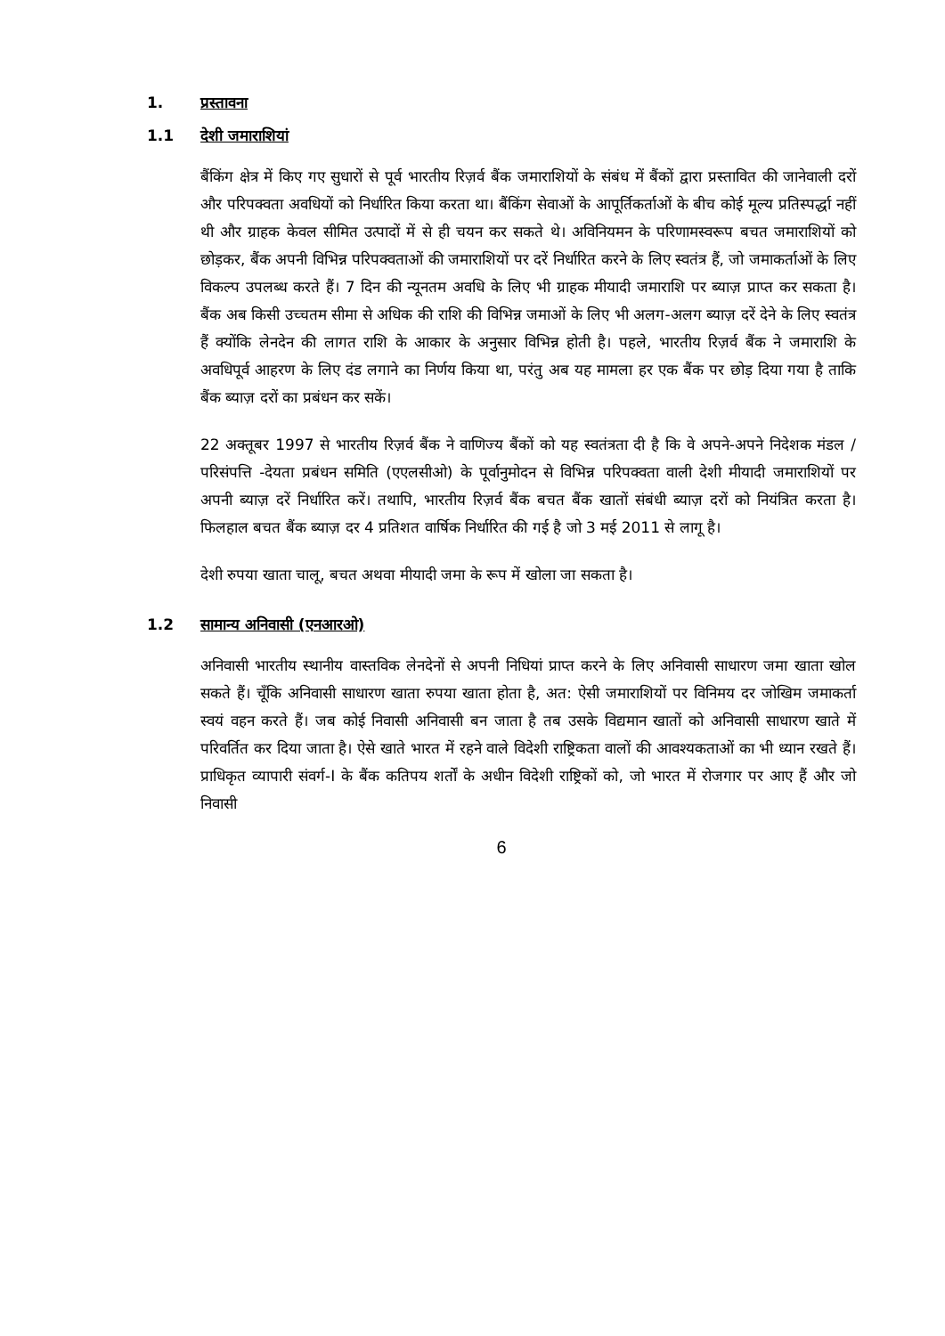1. प्रस्तावना
1.1 देशी जमाराशियां
बैंकिंग क्षेत्र में किए गए सुधारों से पूर्व भारतीय रिज़र्व बैंक जमाराशियों के संबंध में बैंकों द्वारा प्रस्तावित की जानेवाली दरों और परिपक्वता अवधियों को निर्धारित किया करता था। बैंकिंग सेवाओं के आपूर्तिकर्ताओं के बीच कोई मूल्य प्रतिस्पर्द्धा नहीं थी और ग्राहक केवल सीमित उत्पादों में से ही चयन कर सकते थे। अविनियमन के परिणामस्वरूप बचत जमाराशियों को छोड़कर, बैंक अपनी विभिन्न परिपक्वताओं की जमाराशियों पर दरें निर्धारित करने के लिए स्वतंत्र हैं, जो जमाकर्ताओं के लिए विकल्प उपलब्ध करते हैं। 7 दिन की न्यूनतम अवधि के लिए भी ग्राहक मीयादी जमाराशि पर ब्याज़ प्राप्त कर सकता है। बैंक अब किसी उच्चतम सीमा से अधिक की राशि की विभिन्न जमाओं के लिए भी अलग-अलग ब्याज़ दरें देने के लिए स्वतंत्र हैं क्योंकि लेनदेन की लागत राशि के आकार के अनुसार विभिन्न होती है। पहले, भारतीय रिज़र्व बैंक ने जमाराशि के अवधिपूर्व आहरण के लिए दंड लगाने का निर्णय किया था, परंतु अब यह मामला हर एक बैंक पर छोड़ दिया गया है ताकि बैंक ब्याज़ दरों का प्रबंधन कर सकें।
22 अक्तूबर 1997 से भारतीय रिज़र्व बैंक ने वाणिज्य बैंकों को यह स्वतंत्रता दी है कि वे अपने-अपने निदेशक मंडल /परिसंपत्ति -देयता प्रबंधन समिति (एएलसीओ) के पूर्वानुमोदन से विभिन्न परिपक्वता वाली देशी मीयादी जमाराशियों पर अपनी ब्याज़ दरें निर्धारित करें। तथापि, भारतीय रिज़र्व बैंक बचत बैंक खातों संबंधी ब्याज़ दरों को नियंत्रित करता है। फिलहाल बचत बैंक ब्याज़ दर 4 प्रतिशत वार्षिक निर्धारित की गई है जो 3 मई 2011 से लागू है।
देशी रुपया खाता चालू, बचत अथवा मीयादी जमा के रूप में खोला जा सकता है।
1.2 सामान्य अनिवासी (एनआरओ)
अनिवासी भारतीय स्थानीय वास्तविक लेनदेनों से अपनी निधियां प्राप्त करने के लिए अनिवासी साधारण जमा खाता खोल सकते हैं। चूँकि अनिवासी साधारण खाता रुपया खाता होता है, अत: ऐसी जमाराशियों पर विनिमय दर जोखिम जमाकर्ता स्वयं वहन करते हैं। जब कोई निवासी अनिवासी बन जाता है तब उसके विद्यमान खातों को अनिवासी साधारण खाते में परिवर्तित कर दिया जाता है। ऐसे खाते भारत में रहने वाले विदेशी राष्ट्रिकता वालों की आवश्यकताओं का भी ध्यान रखते हैं। प्राधिकृत व्यापारी संवर्ग-I के बैंक कतिपय शर्तों के अधीन विदेशी राष्ट्रिकों को, जो भारत में रोजगार पर आए हैं और जो निवासी
6